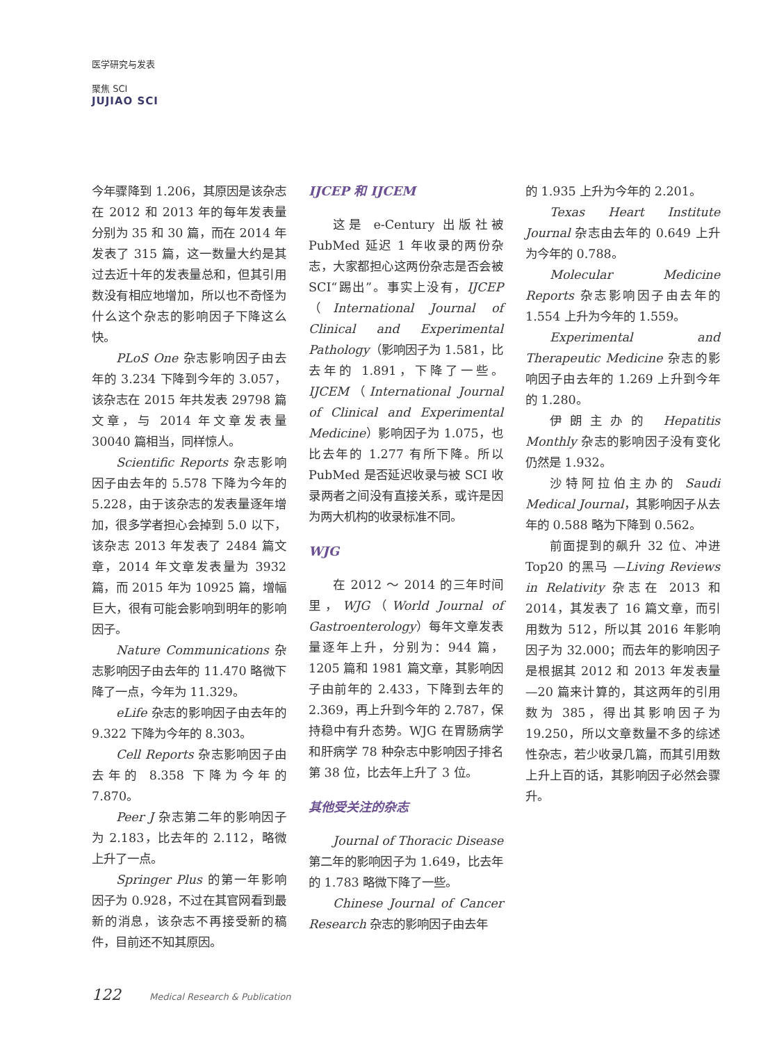医学研究与发表
聚焦 SCI
JUJIAO SCI
今年骤降到 1.206，其原因是该杂志在 2012 和 2013 年的每年发表量分别为 35 和 30 篇，而在 2014 年发表了 315 篇，这一数量大约是其过去近十年的发表量总和，但其引用数没有相应地增加，所以也不奇怪为什么这个杂志的影响因子下降这么快。
PLoS One 杂志影响因子由去年的 3.234 下降到今年的 3.057，该杂志在 2015 年共发表 29798 篇文章，与 2014 年文章发表量 30040 篇相当，同样惊人。
Scientific Reports 杂志影响因子由去年的 5.578 下降为今年的 5.228，由于该杂志的发表量逐年增加，很多学者担心会掉到 5.0 以下，该杂志 2013 年发表了 2484 篇文章，2014 年文章发表量为 3932 篇，而 2015 年为 10925 篇，增幅巨大，很有可能会影响到明年的影响因子。
Nature Communications 杂志影响因子由去年的 11.470 略微下降了一点，今年为 11.329。
eLife 杂志的影响因子由去年的 9.322 下降为今年的 8.303。
Cell Reports 杂志影响因子由去年的 8.358 下降为今年的 7.870。
Peer J 杂志第二年的影响因子为 2.183，比去年的 2.112，略微上升了一点。
Springer Plus 的第一年影响因子为 0.928，不过在其官网看到最新的消息，该杂志不再接受新的稿件，目前还不知其原因。
IJCEP 和 IJCEM
这是 e-Century 出版社被 PubMed 延迟 1 年收录的两份杂志，大家都担心这两份杂志是否会被 SCI“踢出”。事实上没有，IJCEP（International Journal of Clinical and Experimental Pathology（影响因子为 1.581，比去年的 1.891，下降了一些。IJCEM（International Journal of Clinical and Experimental Medicine）影响因子为 1.075，也比去年的 1.277 有所下降。所以 PubMed 是否延迟收录与被 SCI 收录两者之间没有直接关系，或许是因为两大机构的收录标准不同。
WJG
在 2012 ～ 2014 的三年时间里，WJG（World Journal of Gastroenterology）每年文章发表量逐年上升，分别为：944 篇，1205 篇和 1981 篇文章，其影响因子由前年的 2.433，下降到去年的 2.369，再上升到今年的 2.787，保持稳中有升态势。WJG 在胃肠病学和肝病学 78 种杂志中影响因子排名第 38 位，比去年上升了 3 位。
其他受关注的杂志
Journal of Thoracic Disease 第二年的影响因子为 1.649，比去年的 1.783 略微下降了一些。
Chinese Journal of Cancer Research 杂志的影响因子由去年
的 1.935 上升为今年的 2.201。
Texas Heart Institute Journal 杂志由去年的 0.649 上升为今年的 0.788。
Molecular Medicine Reports 杂志影响因子由去年的 1.554 上升为今年的 1.559。
Experimental and Therapeutic Medicine 杂志的影响因子由去年的 1.269 上升到今年的 1.280。
伊朗主办的 Hepatitis Monthly 杂志的影响因子没有变化仍然是 1.932。
沙特阿拉伯主办的 Saudi Medical Journal，其影响因子从去年的 0.588 略为下降到 0.562。
前面提到的飙升 32 位、冲进 Top20 的黑马 —Living Reviews in Relativity 杂志在 2013 和 2014，其发表了 16 篇文章，而引用数为 512，所以其 2016 年影响因子为 32.000；而去年的影响因子是根据其 2012 和 2013 年发表量 —20 篇来计算的，其这两年的引用数为 385，得出其影响因子为 19.250，所以文章数量不多的综述性杂志，若少收录几篇，而其引用数上升上百的话，其影响因子必然会骤升。
122 Medical Research & Publication